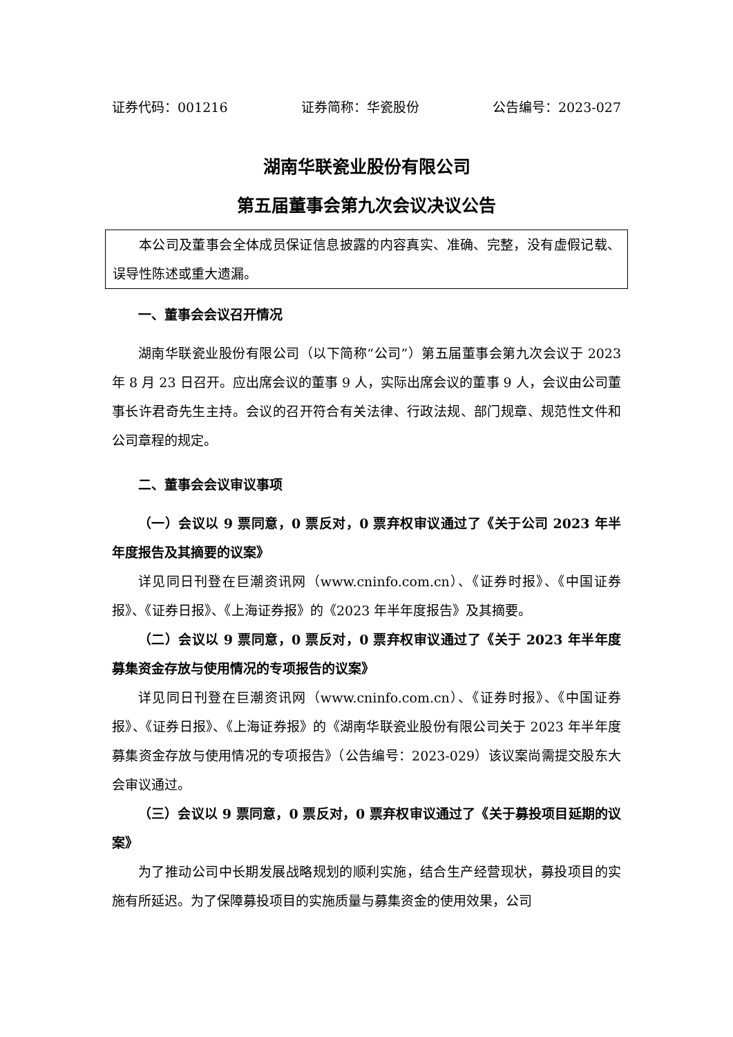证券代码：001216 证券简称：华瓷股份 公告编号：2023-027
湖南华联瓷业股份有限公司
第五届董事会第九次会议决议公告
本公司及董事会全体成员保证信息披露的内容真实、准确、完整，没有虚假记载、误导性陈述或重大遗漏。
一、董事会会议召开情况
湖南华联瓷业股份有限公司（以下简称“公司”）第五届董事会第九次会议于 2023 年 8 月 23 日召开。应出席会议的董事 9 人，实际出席会议的董事 9 人，会议由公司董事长许君奇先生主持。会议的召开符合有关法律、行政法规、部门规章、规范性文件和公司章程的规定。
二、董事会会议审议事项
（一）会议以 9 票同意，0 票反对，0 票弃权审议通过了《关于公司 2023 年半年度报告及其摘要的议案》
详见同日刊登在巨潮资讯网（www.cninfo.com.cn）、《证券时报》、《中国证券报》、《证券日报》、《上海证券报》的《2023 年半年度报告》及其摘要。
（二）会议以 9 票同意，0 票反对，0 票弃权审议通过了《关于 2023 年半年度募集资金存放与使用情况的专项报告的议案》
详见同日刊登在巨潮资讯网（www.cninfo.com.cn）、《证券时报》、《中国证券报》、《证券日报》、《上海证券报》的《湖南华联瓷业股份有限公司关于 2023 年半年度募集资金存放与使用情况的专项报告》（公告编号：2023-029）该议案尚需提交股东大会审议通过。
（三）会议以 9 票同意，0 票反对，0 票弃权审议通过了《关于募投项目延期的议案》
为了推动公司中长期发展战略规划的顺利实施，结合生产经营现状，募投项目的实施有所延迟。为了保障募投项目的实施质量与募集资金的使用效果，公司